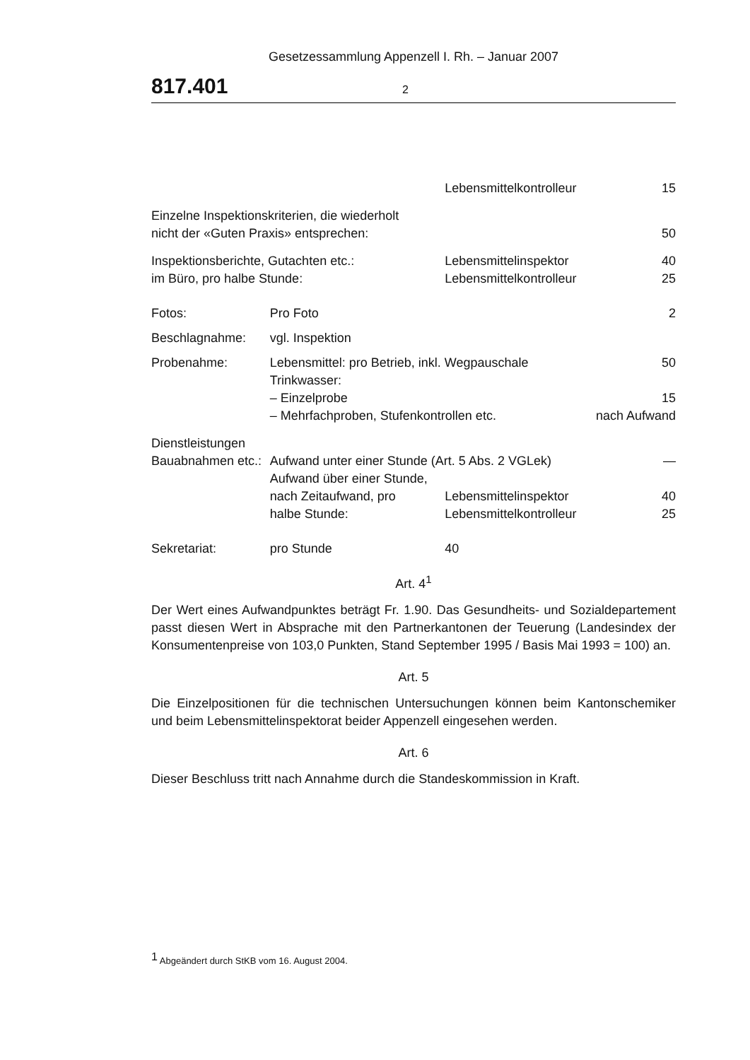Gesetzessammlung Appenzell I. Rh. – Januar 2007
817.401 2
| | | Lebensmittelkontrolleur | 15 |
| Einzelne Inspektionskriterien, die wiederholt nicht der «Guten Praxis» entsprechen: | | | 50 |
| Inspektionsberichte, Gutachten etc.: im Büro, pro halbe Stunde: | | Lebensmittelinspektor Lebensmittelkontrolleur | 40 25 |
| Fotos: | Pro Foto | | 2 |
| Beschlagnahme: | vgl. Inspektion | | |
| Probenahme: | Lebensmittel: pro Betrieb, inkl. Wegpauschale Trinkwasser: – Einzelprobe – Mehrfachproben, Stufenkontrollen etc. | | 50 15 nach Aufwand |
| Dienstleistungen | | | |
| Bauabnahmen etc.: | Aufwand unter einer Stunde (Art. 5 Abs. 2 VGLek) Aufwand über einer Stunde, | | — |
| | nach Zeitaufwand, pro halbe Stunde: | Lebensmittelinspektor Lebensmittelkontrolleur | 40 25 |
| Sekretariat: | pro Stunde | 40 | |
Art. 4<sup>1</sup>
Der Wert eines Aufwandpunktes beträgt Fr. 1.90. Das Gesundheits- und Sozialdepartement passt diesen Wert in Absprache mit den Partnerkantonen der Teuerung (Landesindex der Konsumentenpreise von 103,0 Punkten, Stand September 1995 / Basis Mai 1993 = 100) an.
Art. 5
Die Einzelpositionen für die technischen Untersuchungen können beim Kantonschemiker und beim Lebensmittelinspektorat beider Appenzell eingesehen werden.
Art. 6
Dieser Beschluss tritt nach Annahme durch die Standeskommission in Kraft.
<sup>1</sup> Abgeändert durch StKB vom 16. August 2004.